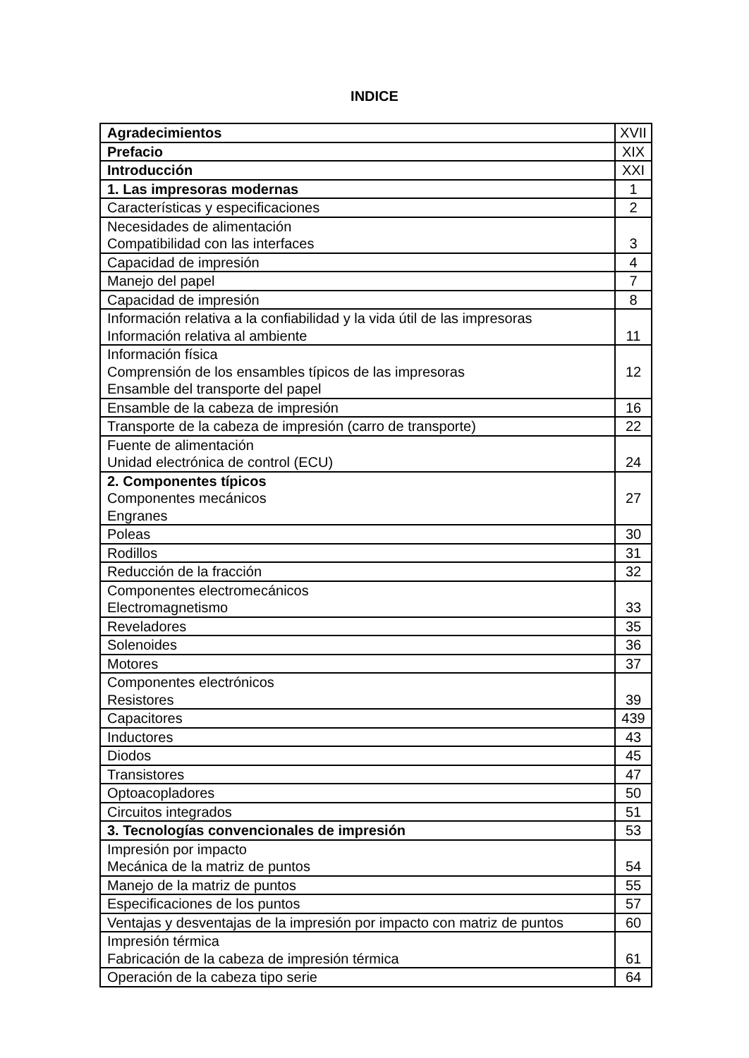INDICE
| Agradecimientos | XVII |
| Prefacio | XIX |
| Introducción | XXI |
| 1. Las impresoras modernas | 1 |
| Características y especificaciones | 2 |
| Necesidades de alimentación Compatibilidad con las interfaces | 3 |
| Capacidad de impresión | 4 |
| Manejo del papel | 7 |
| Capacidad de impresión | 8 |
| Información relativa a la confiabilidad y la vida útil de las impresoras Información relativa al ambiente | 11 |
| Información física Comprensión de los ensambles típicos de las impresoras Ensamble del transporte del papel | 12 |
| Ensamble de la cabeza de impresión | 16 |
| Transporte de la cabeza de impresión (carro de transporte) | 22 |
| Fuente de alimentación Unidad electrónica de control (ECU) | 24 |
| 2. Componentes típicos Componentes mecánicos Engranes | 27 |
| Poleas | 30 |
| Rodillos | 31 |
| Reducción de la fracción | 32 |
| Componentes electromecánicos Electromagnetismo | 33 |
| Reveladores | 35 |
| Solenoides | 36 |
| Motores | 37 |
| Componentes electrónicos Resistores | 39 |
| Capacitores | 439 |
| Inductores | 43 |
| Diodos | 45 |
| Transistores | 47 |
| Optoacopladores | 50 |
| Circuitos integrados | 51 |
| 3. Tecnologías convencionales de impresión | 53 |
| Impresión por impacto Mecánica de la matriz de puntos | 54 |
| Manejo de la matriz de puntos | 55 |
| Especificaciones de los puntos | 57 |
| Ventajas y desventajas de la impresión por impacto con matriz de puntos | 60 |
| Impresión térmica Fabricación de la cabeza de impresión térmica | 61 |
| Operación de la cabeza tipo serie | 64 |